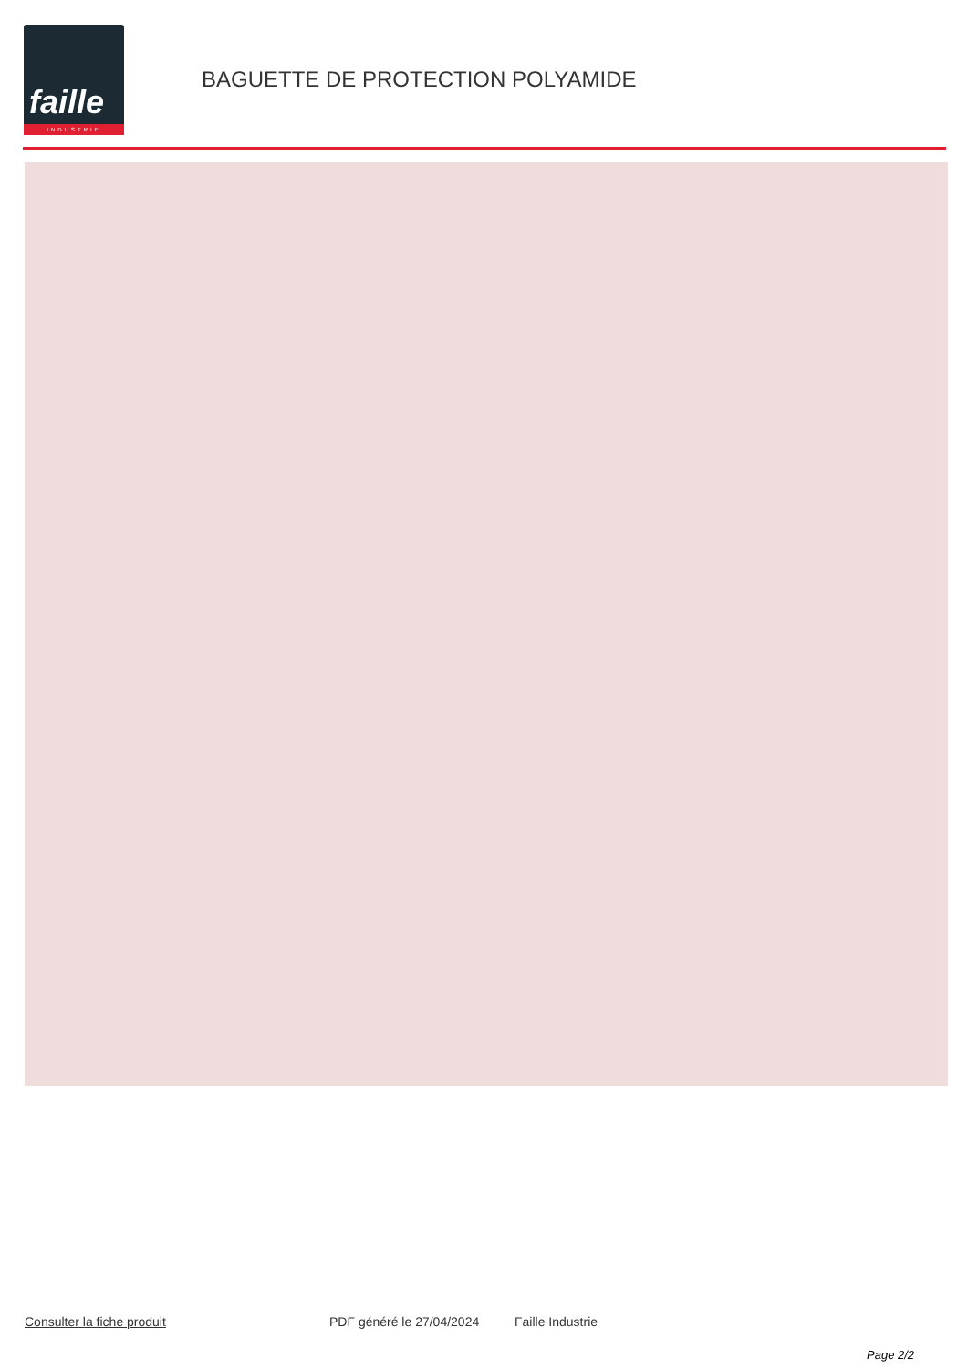faille
INDUSTRIE
BAGUETTE DE PROTECTION POLYAMIDE
Consulter la fiche produit PDF généré le 27/04/2024 Faille Industrie
Page 2/2